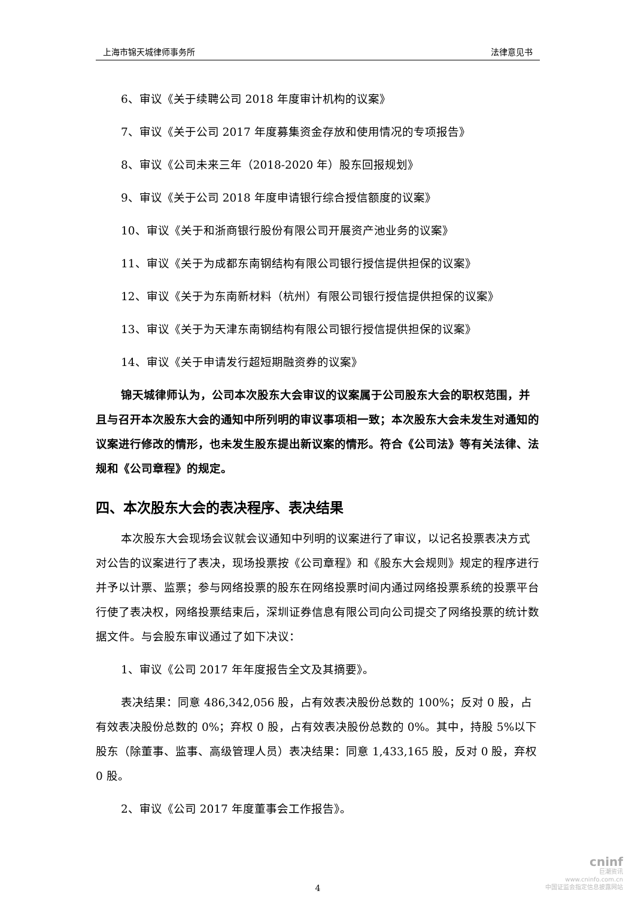上海市锦天城律师事务所 法律意见书
6、审议《关于续聘公司 2018 年度审计机构的议案》
7、审议《关于公司 2017 年度募集资金存放和使用情况的专项报告》
8、审议《公司未来三年（2018-2020 年）股东回报规划》
9、审议《关于公司 2018 年度申请银行综合授信额度的议案》
10、审议《关于和浙商银行股份有限公司开展资产池业务的议案》
11、审议《关于为成都东南钢结构有限公司银行授信提供担保的议案》
12、审议《关于为东南新材料（杭州）有限公司银行授信提供担保的议案》
13、审议《关于为天津东南钢结构有限公司银行授信提供担保的议案》
14、审议《关于申请发行超短期融资券的议案》
锦天城律师认为，公司本次股东大会审议的议案属于公司股东大会的职权范围，并且与召开本次股东大会的通知中所列明的审议事项相一致；本次股东大会未发生对通知的议案进行修改的情形，也未发生股东提出新议案的情形。符合《公司法》等有关法律、法规和《公司章程》的规定。
四、本次股东大会的表决程序、表决结果
本次股东大会现场会议就会议通知中列明的议案进行了审议，以记名投票表决方式对公告的议案进行了表决，现场投票按《公司章程》和《股东大会规则》规定的程序进行并予以计票、监票；参与网络投票的股东在网络投票时间内通过网络投票系统的投票平台行使了表决权，网络投票结束后，深圳证券信息有限公司向公司提交了网络投票的统计数据文件。与会股东审议通过了如下决议：
1、审议《公司 2017 年年度报告全文及其摘要》。
表决结果：同意 486,342,056 股，占有效表决股份总数的 100%；反对 0 股，占有效表决股份总数的 0%；弃权 0 股，占有效表决股份总数的 0%。其中，持股 5%以下股东（除董事、监事、高级管理人员）表决结果：同意 1,433,165 股，反对 0 股，弃权 0 股。
2、审议《公司 2017 年度董事会工作报告》。
4
cninf
巨潮资讯
www.cninfo.com.cn
中国证监会指定信息披露网站